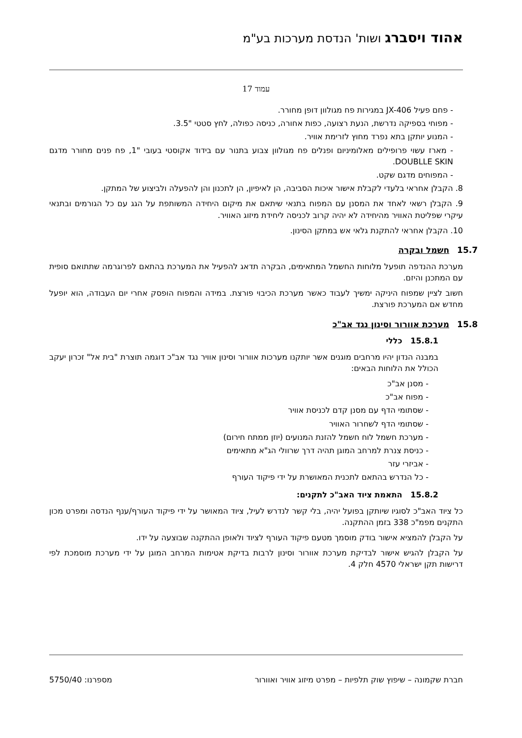אהוד ויסברג ושות' הנדסת מערכות בע"מ
עמוד 17
- פחם פעיל JX-406 במגירות פח מגולוון דופן מחורר.
- מפוחי בספיקה נדרשת, הנעת רצועה, כפות אחורה, כניסה כפולה, לחץ סטטי "3.5.
- המנוע יותקן בתא נפרד מחוץ לזרימת אוויר.
- מארז עשוי פרופילים מאלומיניום ופנלים פח מגולוון צבוע בתנור עם בידוד אקוסטי בעובי "1, פח פנים מחורר מדגם DOUBLLE SKIN.
- המפוחים מדגם שקט.
8. הקבלן אחראי בלעדי לקבלת אישור איכות הסביבה, הן לאיפיון, הן לתכנון והן להפעלה ולביצוע של המתקן.
9. הקבלן רשאי לאחד את המסנן עם המפוח בתנאי שיתאם את מיקום היחידה המשותפת על הגג עם כל הגורמים ובתנאי עיקרי שפליטת האוויר מהיחידה לא יהיה קרוב לכניסה ליחידת מיזוג האוויר.
10. הקבלן אחראי להתקנת גלאי אש במתקן הסינון.
15.7 חשמל ובקרה
מערכת ההנדפה תופעל מלוחות החשמל המתאימים, הבקרה תדאג להפעיל את המערכת בהתאם לפרוגרמה שתתואם סופית עם המתכנן והיזם.
חשוב לציין שמפוח היניקה ימשיך לעבוד כאשר מערכת הכיבוי פורצת. במידה והמפוח הופסק אחרי יום העבודה, הוא יופעל מחדש אם המערכת פורצת.
15.8 מערכת אוורור וסינון נגד אב"כ
15.8.1 כללי
במבנה הנדון יהיו מרחבים מוגנים אשר יותקנו מערכות אוורור וסינון אוויר נגד אב"כ דוגמה תוצרת "בית אל" זכרון יעקב הכולל את הלוחות הבאים:
- מסנן אב"כ
- מפוח אב"כ
- שסתומי הדף עם מסנן קדם לכניסת אוויר
- שסתומי הדף לשחרור האוויר
- מערכת חשמל לוח חשמל להזנת המנועים (יוזן ממתח חירום)
- כניסת צנרת למרחב המוגן תהיה דרך שרוולי הג"א מתאימים
- אביזרי עזר
- כל הנדרש בהתאם לתכנית המאושרת על ידי פיקוד העורף
15.8.2 התאמת ציוד האב"כ לתקנים:
כל ציוד האב"כ לסוגיו שיותקן בפועל יהיה, בלי קשר לנדרש לעיל, ציוד המאושר על ידי פיקוד העורף/ענף הנדסה ומפרט מכון התקנים מפמ"כ 338 בזמן ההתקנה.
על הקבלן להמציא אישור בודק מוסמך מטעם פיקוד העורף לציוד ולאופן ההתקנה שבוצעה על ידו.
על הקבלן להגיש אישור לבדיקת מערכת אוורור וסינון לרבות בדיקת אטימות המרחב המוגן על ידי מערכת מוסמכת לפי דרישות תקן ישראלי 4570 חלק 4.
חברת שקמונה – שיפוץ שוק תלפיות – מפרט מיזוג אוויר ואוורור מספרנו: 5750/40